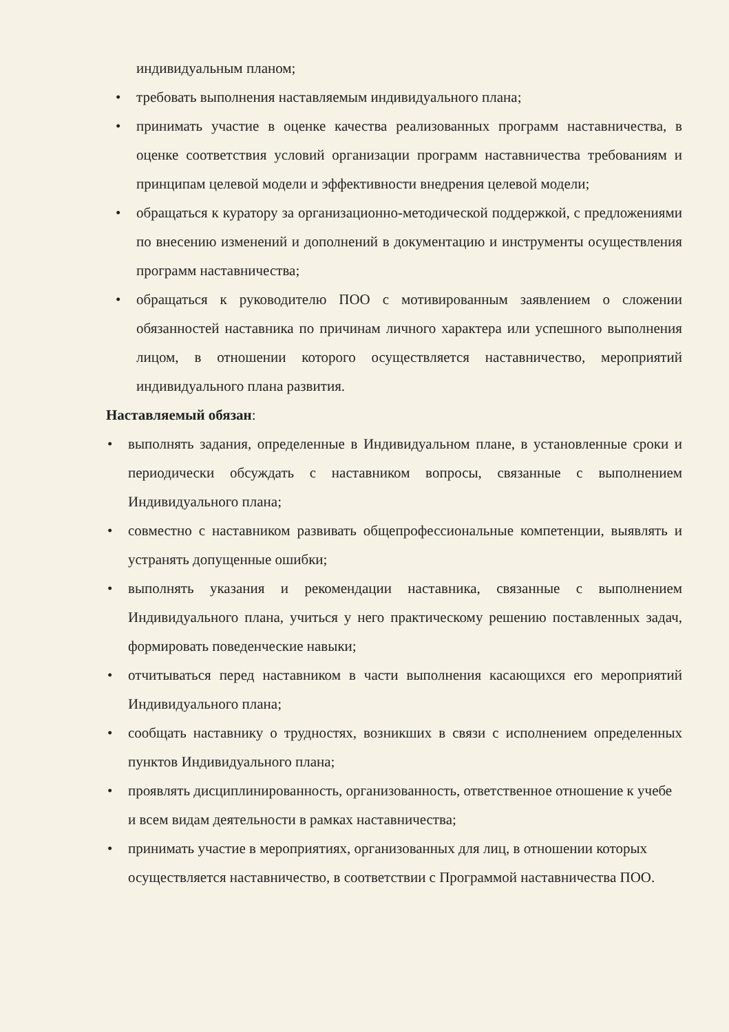индивидуальным планом;
• требовать выполнения наставляемым индивидуального плана;
• принимать участие в оценке качества реализованных программ наставничества, в оценке соответствия условий организации программ наставничества требованиям и принципам целевой модели и эффективности внедрения целевой модели;
• обращаться к куратору за организационно-методической поддержкой, с предложениями по внесению изменений и дополнений в документацию и инструменты осуществления программ наставничества;
• обращаться к руководителю ПОО с мотивированным заявлением о сложении обязанностей наставника по причинам личного характера или успешного выполнения лицом, в отношении которого осуществляется наставничество, мероприятий индивидуального плана развития.
Наставляемый обязан:
• выполнять задания, определенные в Индивидуальном плане, в установленные сроки и периодически обсуждать с наставником вопросы, связанные с выполнением Индивидуального плана;
• совместно с наставником развивать общепрофессиональные компетенции, выявлять и устранять допущенные ошибки;
• выполнять указания и рекомендации наставника, связанные с выполнением Индивидуального плана, учиться у него практическому решению поставленных задач, формировать поведенческие навыки;
• отчитываться перед наставником в части выполнения касающихся его мероприятий Индивидуального плана;
• сообщать наставнику о трудностях, возникших в связи с исполнением определенных пунктов Индивидуального плана;
• проявлять дисциплинированность, организованность, ответственное отношение к учебе и всем видам деятельности в рамках наставничества;
• принимать участие в мероприятиях, организованных для лиц, в отношении которых осуществляется наставничество, в соответствии с Программой наставничества ПОО.